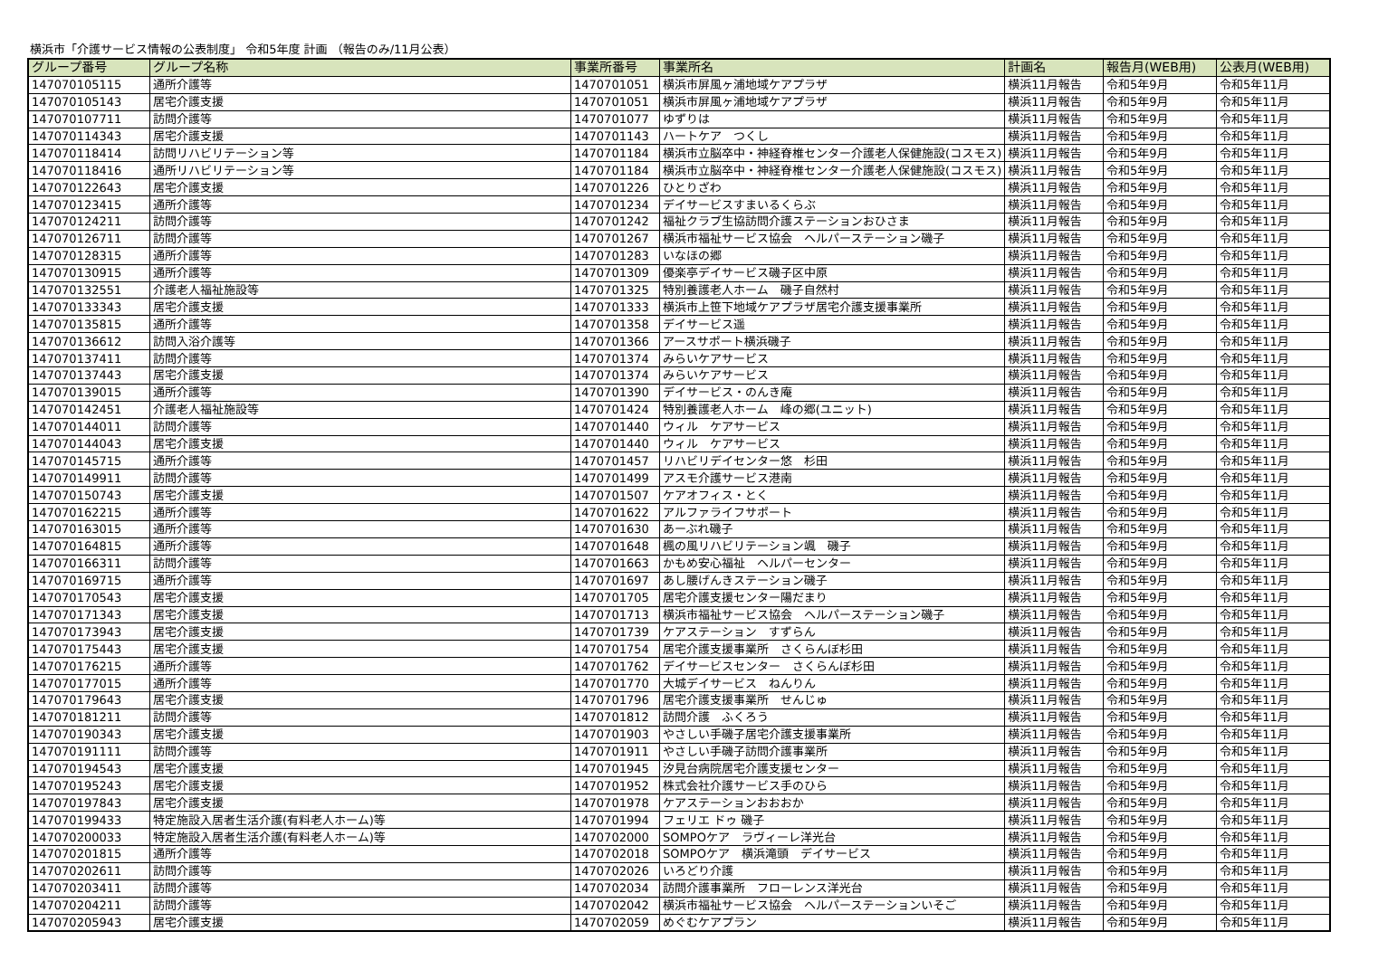横浜市「介護サービス情報の公表制度」 令和5年度 計画 （報告のみ/11月公表）
| グループ番号 | グループ名称 | 事業所番号 | 事業所名 | 計画名 | 報告月(WEB用) | 公表月(WEB用) |
| --- | --- | --- | --- | --- | --- | --- |
| 147070105115 | 通所介護等 | 1470701051 | 横浜市屏風ヶ浦地域ケアプラザ | 横浜11月報告 | 令和5年9月 | 令和5年11月 |
| 147070105143 | 居宅介護支援 | 1470701051 | 横浜市屏風ヶ浦地域ケアプラザ | 横浜11月報告 | 令和5年9月 | 令和5年11月 |
| 147070107711 | 訪問介護等 | 1470701077 | ゆずりは | 横浜11月報告 | 令和5年9月 | 令和5年11月 |
| 147070114343 | 居宅介護支援 | 1470701143 | ハートケア つくし | 横浜11月報告 | 令和5年9月 | 令和5年11月 |
| 147070118414 | 訪問リハビリテーション等 | 1470701184 | 横浜市立脳卒中・神経脊椎センター介護老人保健施設(コスモス) | 横浜11月報告 | 令和5年9月 | 令和5年11月 |
| 147070118416 | 通所リハビリテーション等 | 1470701184 | 横浜市立脳卒中・神経脊椎センター介護老人保健施設(コスモス) | 横浜11月報告 | 令和5年9月 | 令和5年11月 |
| 147070122643 | 居宅介護支援 | 1470701226 | ひとりざわ | 横浜11月報告 | 令和5年9月 | 令和5年11月 |
| 147070123415 | 通所介護等 | 1470701234 | デイサービスすまいるくらぶ | 横浜11月報告 | 令和5年9月 | 令和5年11月 |
| 147070124211 | 訪問介護等 | 1470701242 | 福祉クラブ生協訪問介護ステーションおひさま | 横浜11月報告 | 令和5年9月 | 令和5年11月 |
| 147070126711 | 訪問介護等 | 1470701267 | 横浜市福祉サービス協会 ヘルパーステーション磯子 | 横浜11月報告 | 令和5年9月 | 令和5年11月 |
| 147070128315 | 通所介護等 | 1470701283 | いなほの郷 | 横浜11月報告 | 令和5年9月 | 令和5年11月 |
| 147070130915 | 通所介護等 | 1470701309 | 優楽亭デイサービス磯子区中原 | 横浜11月報告 | 令和5年9月 | 令和5年11月 |
| 147070132551 | 介護老人福祉施設等 | 1470701325 | 特別養護老人ホーム 磯子自然村 | 横浜11月報告 | 令和5年9月 | 令和5年11月 |
| 147070133343 | 居宅介護支援 | 1470701333 | 横浜市上笹下地域ケアプラザ居宅介護支援事業所 | 横浜11月報告 | 令和5年9月 | 令和5年11月 |
| 147070135815 | 通所介護等 | 1470701358 | デイサービス遥 | 横浜11月報告 | 令和5年9月 | 令和5年11月 |
| 147070136612 | 訪問入浴介護等 | 1470701366 | アースサポート横浜磯子 | 横浜11月報告 | 令和5年9月 | 令和5年11月 |
| 147070137411 | 訪問介護等 | 1470701374 | みらいケアサービス | 横浜11月報告 | 令和5年9月 | 令和5年11月 |
| 147070137443 | 居宅介護支援 | 1470701374 | みらいケアサービス | 横浜11月報告 | 令和5年9月 | 令和5年11月 |
| 147070139015 | 通所介護等 | 1470701390 | デイサービス・のんき庵 | 横浜11月報告 | 令和5年9月 | 令和5年11月 |
| 147070142451 | 介護老人福祉施設等 | 1470701424 | 特別養護老人ホーム 峰の郷(ユニット) | 横浜11月報告 | 令和5年9月 | 令和5年11月 |
| 147070144011 | 訪問介護等 | 1470701440 | ウィル ケアサービス | 横浜11月報告 | 令和5年9月 | 令和5年11月 |
| 147070144043 | 居宅介護支援 | 1470701440 | ウィル ケアサービス | 横浜11月報告 | 令和5年9月 | 令和5年11月 |
| 147070145715 | 通所介護等 | 1470701457 | リハビリデイセンター悠 杉田 | 横浜11月報告 | 令和5年9月 | 令和5年11月 |
| 147070149911 | 訪問介護等 | 1470701499 | アスモ介護サービス港南 | 横浜11月報告 | 令和5年9月 | 令和5年11月 |
| 147070150743 | 居宅介護支援 | 1470701507 | ケアオフィス・とく | 横浜11月報告 | 令和5年9月 | 令和5年11月 |
| 147070162215 | 通所介護等 | 1470701622 | アルファライフサポート | 横浜11月報告 | 令和5年9月 | 令和5年11月 |
| 147070163015 | 通所介護等 | 1470701630 | あーぶれ磯子 | 横浜11月報告 | 令和5年9月 | 令和5年11月 |
| 147070164815 | 通所介護等 | 1470701648 | 楓の風リハビリテーション颯 磯子 | 横浜11月報告 | 令和5年9月 | 令和5年11月 |
| 147070166311 | 訪問介護等 | 1470701663 | かもめ安心福祉 ヘルパーセンター | 横浜11月報告 | 令和5年9月 | 令和5年11月 |
| 147070169715 | 通所介護等 | 1470701697 | あし腰げんきステーション磯子 | 横浜11月報告 | 令和5年9月 | 令和5年11月 |
| 147070170543 | 居宅介護支援 | 1470701705 | 居宅介護支援センター陽だまり | 横浜11月報告 | 令和5年9月 | 令和5年11月 |
| 147070171343 | 居宅介護支援 | 1470701713 | 横浜市福祉サービス協会 ヘルパーステーション磯子 | 横浜11月報告 | 令和5年9月 | 令和5年11月 |
| 147070173943 | 居宅介護支援 | 1470701739 | ケアステーション すずらん | 横浜11月報告 | 令和5年9月 | 令和5年11月 |
| 147070175443 | 居宅介護支援 | 1470701754 | 居宅介護支援事業所 さくらんぼ杉田 | 横浜11月報告 | 令和5年9月 | 令和5年11月 |
| 147070176215 | 通所介護等 | 1470701762 | デイサービスセンター さくらんぼ杉田 | 横浜11月報告 | 令和5年9月 | 令和5年11月 |
| 147070177015 | 通所介護等 | 1470701770 | 大城デイサービス ねんりん | 横浜11月報告 | 令和5年9月 | 令和5年11月 |
| 147070179643 | 居宅介護支援 | 1470701796 | 居宅介護支援事業所 せんじゅ | 横浜11月報告 | 令和5年9月 | 令和5年11月 |
| 147070181211 | 訪問介護等 | 1470701812 | 訪問介護 ふくろう | 横浜11月報告 | 令和5年9月 | 令和5年11月 |
| 147070190343 | 居宅介護支援 | 1470701903 | やさしい手磯子居宅介護支援事業所 | 横浜11月報告 | 令和5年9月 | 令和5年11月 |
| 147070191111 | 訪問介護等 | 1470701911 | やさしい手磯子訪問介護事業所 | 横浜11月報告 | 令和5年9月 | 令和5年11月 |
| 147070194543 | 居宅介護支援 | 1470701945 | 汐見台病院居宅介護支援センター | 横浜11月報告 | 令和5年9月 | 令和5年11月 |
| 147070195243 | 居宅介護支援 | 1470701952 | 株式会社介護サービス手のひら | 横浜11月報告 | 令和5年9月 | 令和5年11月 |
| 147070197843 | 居宅介護支援 | 1470701978 | ケアステーションおおおか | 横浜11月報告 | 令和5年9月 | 令和5年11月 |
| 147070199433 | 特定施設入居者生活介護(有料老人ホーム)等 | 1470701994 | フェリエ ドゥ 磯子 | 横浜11月報告 | 令和5年9月 | 令和5年11月 |
| 147070200033 | 特定施設入居者生活介護(有料老人ホーム)等 | 1470702000 | SOMPOケア ラヴィーレ洋光台 | 横浜11月報告 | 令和5年9月 | 令和5年11月 |
| 147070201815 | 通所介護等 | 1470702018 | SOMPOケア 横浜滝頭 デイサービス | 横浜11月報告 | 令和5年9月 | 令和5年11月 |
| 147070202611 | 訪問介護等 | 1470702026 | いろどり介護 | 横浜11月報告 | 令和5年9月 | 令和5年11月 |
| 147070203411 | 訪問介護等 | 1470702034 | 訪問介護事業所 フローレンス洋光台 | 横浜11月報告 | 令和5年9月 | 令和5年11月 |
| 147070204211 | 訪問介護等 | 1470702042 | 横浜市福祉サービス協会 ヘルパーステーションいそご | 横浜11月報告 | 令和5年9月 | 令和5年11月 |
| 147070205943 | 居宅介護支援 | 1470702059 | めぐむケアプラン | 横浜11月報告 | 令和5年9月 | 令和5年11月 |